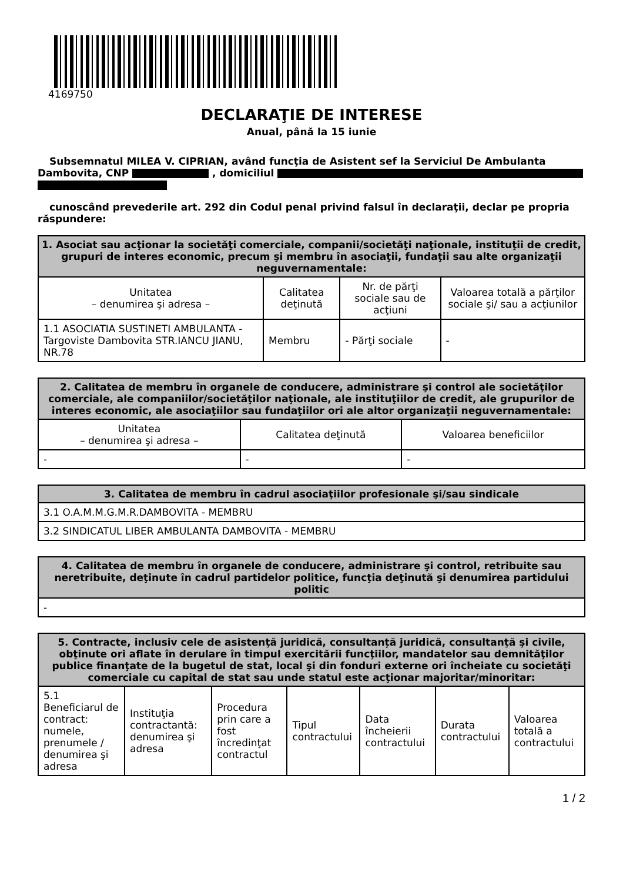4169750
DECLARAŢIE DE INTERESE
Anual, până la 15 iunie
Subsemnatul MILEA V. CIPRIAN, având funcţia de Asistent sef la Serviciul De Ambulanta Dambovita, CNP , domiciliul
cunoscând prevederile art. 292 din Codul penal privind falsul în declaraţii, declar pe propria răspundere:
| 1. Asociat sau acţionar la societăţi comerciale, companii/societăţi naţionale, instituţii de credit, grupuri de interes economic, precum şi membru în asociaţii, fundaţii sau alte organizaţii neguvernamentale: | | | |
| --- | --- | --- | --- |
| Unitatea – denumirea şi adresa – | Calitatea deţinută | Nr. de părţi sociale sau de acţiuni | Valoarea totală a părţilor sociale şi/ sau a acţiunilor |
| 1.1 ASOCIATIA SUSTINETI AMBULANTA - Targoviste Dambovita STR.IANCU JIANU, NR.78 | Membru | - Părţi sociale | - |
| 2. Calitatea de membru în organele de conducere, administrare şi control ale societăţilor comerciale, ale companiilor/societăţilor naţionale, ale instituţiilor de credit, ale grupurilor de interes economic, ale asociaţiilor sau fundaţiilor ori ale altor organizaţii neguvernamentale: | | |
| --- | --- | --- |
| Unitatea – denumirea şi adresa – | Calitatea deţinută | Valoarea beneficiilor |
| - | - | - |
| 3. Calitatea de membru în cadrul asociaţiilor profesionale şi/sau sindicale |
| --- |
| 3.1 O.A.M.M.G.M.R.DAMBOVITA - MEMBRU |
| 3.2 SINDICATUL LIBER AMBULANTA DAMBOVITA - MEMBRU |
| 4. Calitatea de membru în organele de conducere, administrare şi control, retribuite sau neretribuite, deţinute în cadrul partidelor politice, funcţia deţinută şi denumirea partidului politic |
| --- |
| - |
| 5. Contracte, inclusiv cele de asistenţă juridică, consultanță juridică, consultanţă şi civile, obţinute ori aflate în derulare în timpul exercitării funcţiilor, mandatelor sau demnităţilor publice finanţate de la bugetul de stat, local şi din fonduri externe ori încheiate cu societăţi comerciale cu capital de stat sau unde statul este acţionar majoritar/minoritar: | | | | | | |
| --- | --- | --- | --- | --- | --- | --- |
| 5.1 Beneficiarul de contract: numele, prenumele / denumirea şi adresa | Instituţia contractantă: denumirea şi adresa | Procedura prin care a fost încredinţat contractul | Tipul contractului | Data încheierii contractului | Durata contractului | Valoarea totală a contractului |
1 / 2